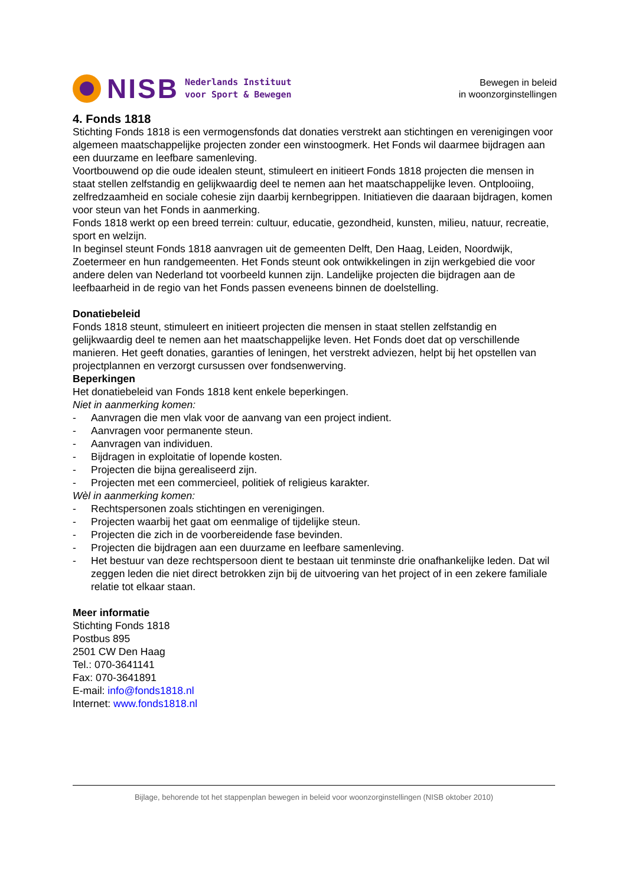NISB
Nederlands Instituut
voor Sport & Bewegen
Bewegen in beleid
in woonzorginstellingen
4. Fonds 1818
Stichting Fonds 1818 is een vermogensfonds dat donaties verstrekt aan stichtingen en verenigingen voor algemeen maatschappelijke projecten zonder een winstoogmerk. Het Fonds wil daarmee bijdragen aan een duurzame en leefbare samenleving.
Voortbouwend op die oude idealen steunt, stimuleert en initieert Fonds 1818 projecten die mensen in staat stellen zelfstandig en gelijkwaardig deel te nemen aan het maatschappelijke leven. Ontplooiing, zelfredzaamheid en sociale cohesie zijn daarbij kernbegrippen. Initiatieven die daaraan bijdragen, komen voor steun van het Fonds in aanmerking.
Fonds 1818 werkt op een breed terrein: cultuur, educatie, gezondheid, kunsten, milieu, natuur, recreatie, sport en welzijn.
In beginsel steunt Fonds 1818 aanvragen uit de gemeenten Delft, Den Haag, Leiden, Noordwijk, Zoetermeer en hun randgemeenten. Het Fonds steunt ook ontwikkelingen in zijn werkgebied die voor andere delen van Nederland tot voorbeeld kunnen zijn. Landelijke projecten die bijdragen aan de leefbaarheid in de regio van het Fonds passen eveneens binnen de doelstelling.
Donatiebeleid
Fonds 1818 steunt, stimuleert en initieert projecten die mensen in staat stellen zelfstandig en gelijkwaardig deel te nemen aan het maatschappelijke leven. Het Fonds doet dat op verschillende manieren. Het geeft donaties, garanties of leningen, het verstrekt adviezen, helpt bij het opstellen van projectplannen en verzorgt cursussen over fondsenwerving.
Beperkingen
Het donatiebeleid van Fonds 1818 kent enkele beperkingen.
Niet in aanmerking komen:
- Aanvragen die men vlak voor de aanvang van een project indient.
- Aanvragen voor permanente steun.
- Aanvragen van individuen.
- Bijdragen in exploitatie of lopende kosten.
- Projecten die bijna gerealiseerd zijn.
- Projecten met een commercieel, politiek of religieus karakter.
Wèl in aanmerking komen:
- Rechtspersonen zoals stichtingen en verenigingen.
- Projecten waarbij het gaat om eenmalige of tijdelijke steun.
- Projecten die zich in de voorbereidende fase bevinden.
- Projecten die bijdragen aan een duurzame en leefbare samenleving.
- Het bestuur van deze rechtspersoon dient te bestaan uit tenminste drie onafhankelijke leden. Dat wil zeggen leden die niet direct betrokken zijn bij de uitvoering van het project of in een zekere familiale relatie tot elkaar staan.
Meer informatie
Stichting Fonds 1818
Postbus 895
2501 CW Den Haag
Tel.: 070-3641141
Fax: 070-3641891
E-mail: info@fonds1818.nl
Internet: www.fonds1818.nl
Bijlage, behorende tot het stappenplan bewegen in beleid voor woonzorginstellingen (NISB oktober 2010)